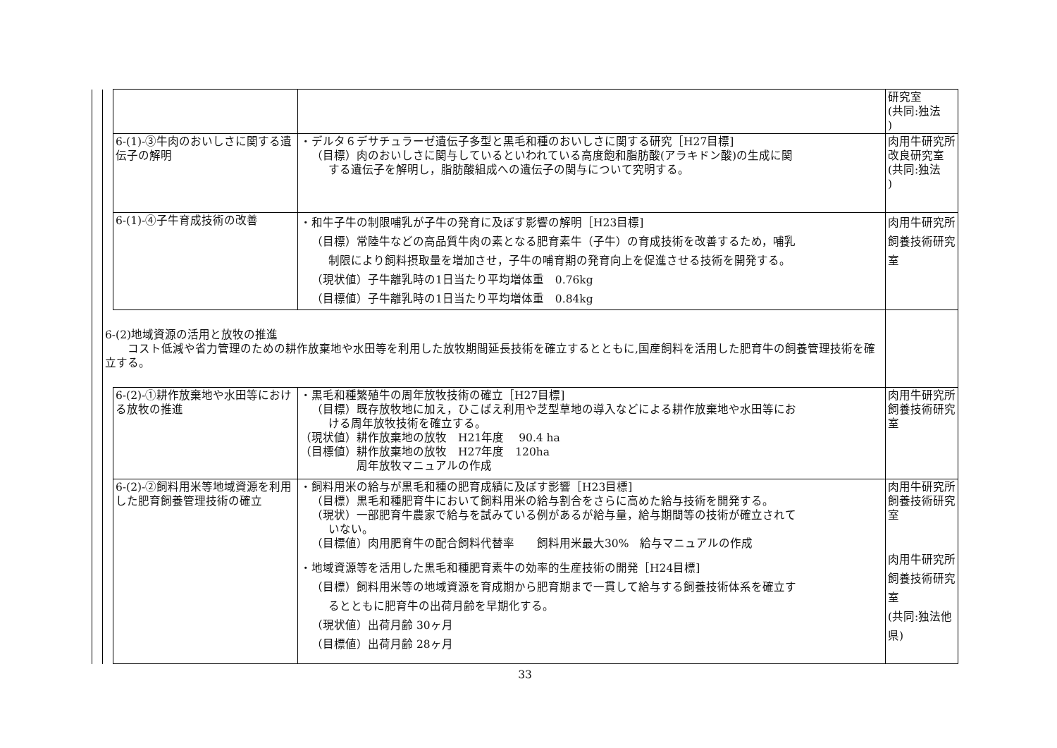| | | | | 研究室 (共同:独法 ) |
| | | 6-(1)-③牛肉のおいしさに関する遺伝子の解明 | ・デルタ６デサチュラーゼ遺伝子多型と黒毛和種のおいしさに関する研究［H27目標] （目標）肉のおいしさに関与しているといわれている高度飽和脂肪酸(アラキドン酸)の生成に関 する遺伝子を解明し，脂肪酸組成への遺伝子の関与について究明する。 | 肉用牛研究所改良研究室 (共同:独法 ) |
| | | 6-(1)-④子牛育成技術の改善 | ・和牛子牛の制限哺乳が子牛の発育に及ぼす影響の解明［H23目標] （目標）常陸牛などの高品質牛肉の素となる肥育素牛（子牛）の育成技術を改善するため，哺乳 制限により飼料摂取量を増加させ，子牛の哺育期の発育向上を促進させる技術を開発する。 （現状値）子牛離乳時の1日当たり平均増体重 0.76kg （目標値）子牛離乳時の1日当たり平均増体重 0.84kg | 肉用牛研究所飼養技術研究室 |
| | 6-(2)地域資源の活用と放牧の推進 コスト低減や省力管理のための耕作放棄地や水田等を利用した放牧期間延長技術を確立するとともに,国産飼料を活用した肥育牛の飼養管理技術を確立する。 | | | |
| | | 6-(2)-①耕作放棄地や水田等における放牧の推進 | ・黒毛和種繁殖牛の周年放牧技術の確立［H27目標] （目標）既存放牧地に加え，ひこばえ利用や芝型草地の導入などによる耕作放棄地や水田等にお ける周年放牧技術を確立する。 （現状値）耕作放棄地の放牧 H21年度 90.4 ha （目標値）耕作放棄地の放牧 H27年度 120ha 周年放牧マニュアルの作成 | 肉用牛研究所飼養技術研究室 |
| | | 6-(2)-②飼料用米等地域資源を利用した肥育飼養管理技術の確立 | ・飼料用米の給与が黒毛和種の肥育成績に及ぼす影響［H23目標] （目標）黒毛和種肥育牛において飼料用米の給与割合をさらに高めた給与技術を開発する。 （現状）一部肥育牛農家で給与を試みている例があるが給与量，給与期間等の技術が確立されて いない。 （目標値）肉用肥育牛の配合飼料代替率 飼料用米最大30% 給与マニュアルの作成 ・地域資源等を活用した黒毛和種肥育素牛の効率的生産技術の開発［H24目標] （目標）飼料用米等の地域資源を育成期から肥育期まで一貫して給与する飼養技術体系を確立す るとともに肥育牛の出荷月齢を早期化する。 （現状値）出荷月齢 30ヶ月 （目標値）出荷月齢 28ヶ月 | 肉用牛研究所飼養技術研究室 肉用牛研究所飼養技術研究室 (共同:独法他県) |
33